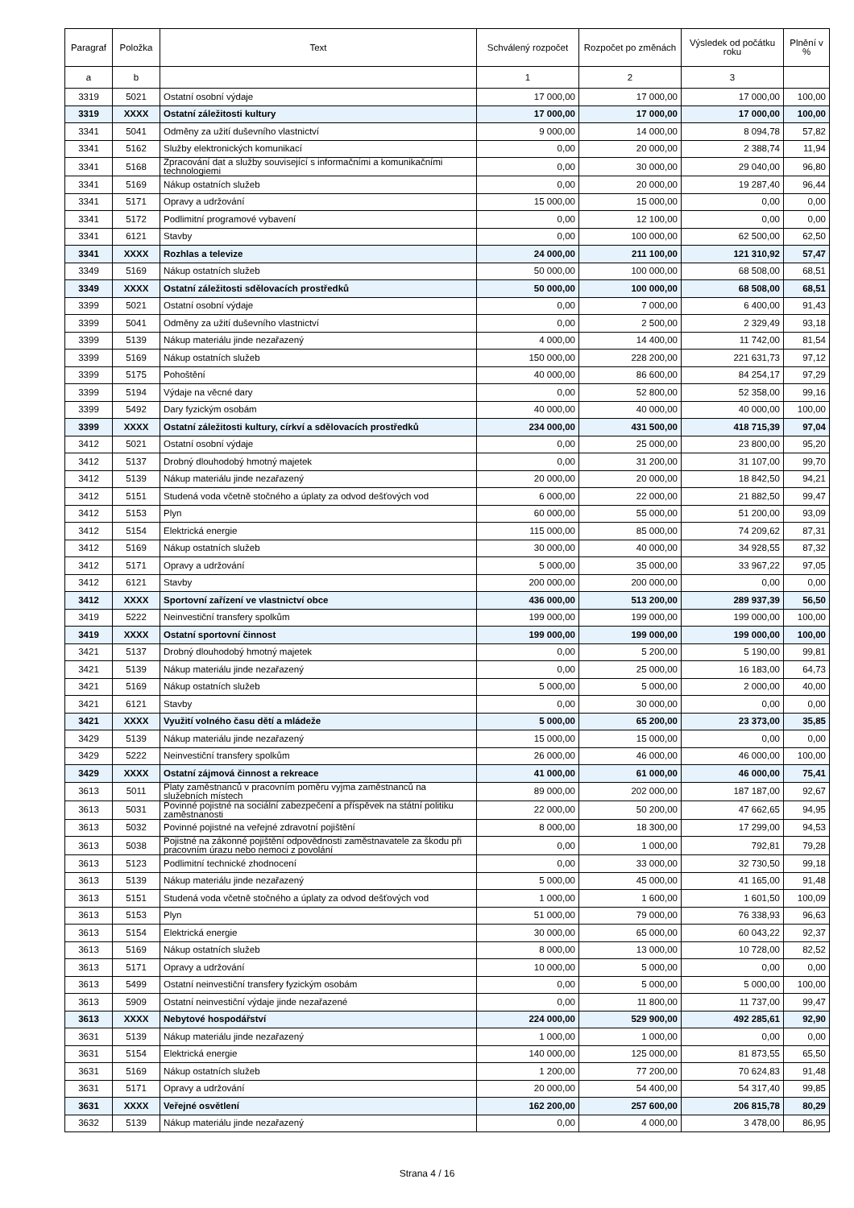| Paragraf | Položka | Text | Schválený rozpočet | Rozpočet po změnách | Výsledek od počátku roku | Plnění v % |
| --- | --- | --- | --- | --- | --- | --- |
| a | b | | 1 | 2 | 3 | |
| 3319 | 5021 | Ostatní osobní výdaje | 17 000,00 | 17 000,00 | 17 000,00 | 100,00 |
| 3319 | XXXX | Ostatní záležitosti kultury | 17 000,00 | 17 000,00 | 17 000,00 | 100,00 |
| 3341 | 5041 | Odměny za užití duševního vlastnictví | 9 000,00 | 14 000,00 | 8 094,78 | 57,82 |
| 3341 | 5162 | Služby elektronických komunikací | 0,00 | 20 000,00 | 2 388,74 | 11,94 |
| 3341 | 5168 | Zpracování dat a služby související s informačními a komunikačními technologiemi | 0,00 | 30 000,00 | 29 040,00 | 96,80 |
| 3341 | 5169 | Nákup ostatních služeb | 0,00 | 20 000,00 | 19 287,40 | 96,44 |
| 3341 | 5171 | Opravy a udržování | 15 000,00 | 15 000,00 | 0,00 | 0,00 |
| 3341 | 5172 | Podlimitní programové vybavení | 0,00 | 12 100,00 | 0,00 | 0,00 |
| 3341 | 6121 | Stavby | 0,00 | 100 000,00 | 62 500,00 | 62,50 |
| 3341 | XXXX | Rozhlas a televize | 24 000,00 | 211 100,00 | 121 310,92 | 57,47 |
| 3349 | 5169 | Nákup ostatních služeb | 50 000,00 | 100 000,00 | 68 508,00 | 68,51 |
| 3349 | XXXX | Ostatní záležitosti sdělovacích prostředků | 50 000,00 | 100 000,00 | 68 508,00 | 68,51 |
| 3399 | 5021 | Ostatní osobní výdaje | 0,00 | 7 000,00 | 6 400,00 | 91,43 |
| 3399 | 5041 | Odměny za užití duševního vlastnictví | 0,00 | 2 500,00 | 2 329,49 | 93,18 |
| 3399 | 5139 | Nákup materiálu jinde nezařazený | 4 000,00 | 14 400,00 | 11 742,00 | 81,54 |
| 3399 | 5169 | Nákup ostatních služeb | 150 000,00 | 228 200,00 | 221 631,73 | 97,12 |
| 3399 | 5175 | Pohoštění | 40 000,00 | 86 600,00 | 84 254,17 | 97,29 |
| 3399 | 5194 | Výdaje na věcné dary | 0,00 | 52 800,00 | 52 358,00 | 99,16 |
| 3399 | 5492 | Dary fyzickým osobám | 40 000,00 | 40 000,00 | 40 000,00 | 100,00 |
| 3399 | XXXX | Ostatní záležitosti kultury, církví a sdělovacích prostředků | 234 000,00 | 431 500,00 | 418 715,39 | 97,04 |
| 3412 | 5021 | Ostatní osobní výdaje | 0,00 | 25 000,00 | 23 800,00 | 95,20 |
| 3412 | 5137 | Drobný dlouhodobý hmotný majetek | 0,00 | 31 200,00 | 31 107,00 | 99,70 |
| 3412 | 5139 | Nákup materiálu jinde nezařazený | 20 000,00 | 20 000,00 | 18 842,50 | 94,21 |
| 3412 | 5151 | Studená voda včetně stočného a úplaty za odvod dešťových vod | 6 000,00 | 22 000,00 | 21 882,50 | 99,47 |
| 3412 | 5153 | Plyn | 60 000,00 | 55 000,00 | 51 200,00 | 93,09 |
| 3412 | 5154 | Elektrická energie | 115 000,00 | 85 000,00 | 74 209,62 | 87,31 |
| 3412 | 5169 | Nákup ostatních služeb | 30 000,00 | 40 000,00 | 34 928,55 | 87,32 |
| 3412 | 5171 | Opravy a udržování | 5 000,00 | 35 000,00 | 33 967,22 | 97,05 |
| 3412 | 6121 | Stavby | 200 000,00 | 200 000,00 | 0,00 | 0,00 |
| 3412 | XXXX | Sportovní zařízení ve vlastnictví obce | 436 000,00 | 513 200,00 | 289 937,39 | 56,50 |
| 3419 | 5222 | Neinvestiční transfery spolkům | 199 000,00 | 199 000,00 | 199 000,00 | 100,00 |
| 3419 | XXXX | Ostatní sportovní činnost | 199 000,00 | 199 000,00 | 199 000,00 | 100,00 |
| 3421 | 5137 | Drobný dlouhodobý hmotný majetek | 0,00 | 5 200,00 | 5 190,00 | 99,81 |
| 3421 | 5139 | Nákup materiálu jinde nezařazený | 0,00 | 25 000,00 | 16 183,00 | 64,73 |
| 3421 | 5169 | Nákup ostatních služeb | 5 000,00 | 5 000,00 | 2 000,00 | 40,00 |
| 3421 | 6121 | Stavby | 0,00 | 30 000,00 | 0,00 | 0,00 |
| 3421 | XXXX | Využití volného času dětí a mládeže | 5 000,00 | 65 200,00 | 23 373,00 | 35,85 |
| 3429 | 5139 | Nákup materiálu jinde nezařazený | 15 000,00 | 15 000,00 | 0,00 | 0,00 |
| 3429 | 5222 | Neinvestiční transfery spolkům | 26 000,00 | 46 000,00 | 46 000,00 | 100,00 |
| 3429 | XXXX | Ostatní zájmová činnost a rekreace | 41 000,00 | 61 000,00 | 46 000,00 | 75,41 |
| 3613 | 5011 | Platy zaměstnanců v pracovním poměru vyjma zaměstnanců na služebních místech | 89 000,00 | 202 000,00 | 187 187,00 | 92,67 |
| 3613 | 5031 | Povinné pojistné na sociální zabezpečení a příspěvek na státní politiku zaměstnanosti | 22 000,00 | 50 200,00 | 47 662,65 | 94,95 |
| 3613 | 5032 | Povinné pojistné na veřejné zdravotní pojištění | 8 000,00 | 18 300,00 | 17 299,00 | 94,53 |
| 3613 | 5038 | Pojistné na zákonné pojištění odpovědnosti zaměstnavatele za škodu při pracovním úrazu nebo nemoci z povolání | 0,00 | 1 000,00 | 792,81 | 79,28 |
| 3613 | 5123 | Podlimitní technické zhodnocení | 0,00 | 33 000,00 | 32 730,50 | 99,18 |
| 3613 | 5139 | Nákup materiálu jinde nezařazený | 5 000,00 | 45 000,00 | 41 165,00 | 91,48 |
| 3613 | 5151 | Studená voda včetně stočného a úplaty za odvod dešťových vod | 1 000,00 | 1 600,00 | 1 601,50 | 100,09 |
| 3613 | 5153 | Plyn | 51 000,00 | 79 000,00 | 76 338,93 | 96,63 |
| 3613 | 5154 | Elektrická energie | 30 000,00 | 65 000,00 | 60 043,22 | 92,37 |
| 3613 | 5169 | Nákup ostatních služeb | 8 000,00 | 13 000,00 | 10 728,00 | 82,52 |
| 3613 | 5171 | Opravy a udržování | 10 000,00 | 5 000,00 | 0,00 | 0,00 |
| 3613 | 5499 | Ostatní neinvestiční transfery fyzickým osobám | 0,00 | 5 000,00 | 5 000,00 | 100,00 |
| 3613 | 5909 | Ostatní neinvestiční výdaje jinde nezařazené | 0,00 | 11 800,00 | 11 737,00 | 99,47 |
| 3613 | XXXX | Nebytové hospodářství | 224 000,00 | 529 900,00 | 492 285,61 | 92,90 |
| 3631 | 5139 | Nákup materiálu jinde nezařazený | 1 000,00 | 1 000,00 | 0,00 | 0,00 |
| 3631 | 5154 | Elektrická energie | 140 000,00 | 125 000,00 | 81 873,55 | 65,50 |
| 3631 | 5169 | Nákup ostatních služeb | 1 200,00 | 77 200,00 | 70 624,83 | 91,48 |
| 3631 | 5171 | Opravy a udržování | 20 000,00 | 54 400,00 | 54 317,40 | 99,85 |
| 3631 | XXXX | Veřejné osvětlení | 162 200,00 | 257 600,00 | 206 815,78 | 80,29 |
| 3632 | 5139 | Nákup materiálu jinde nezařazený | 0,00 | 4 000,00 | 3 478,00 | 86,95 |
Strana 4 / 16